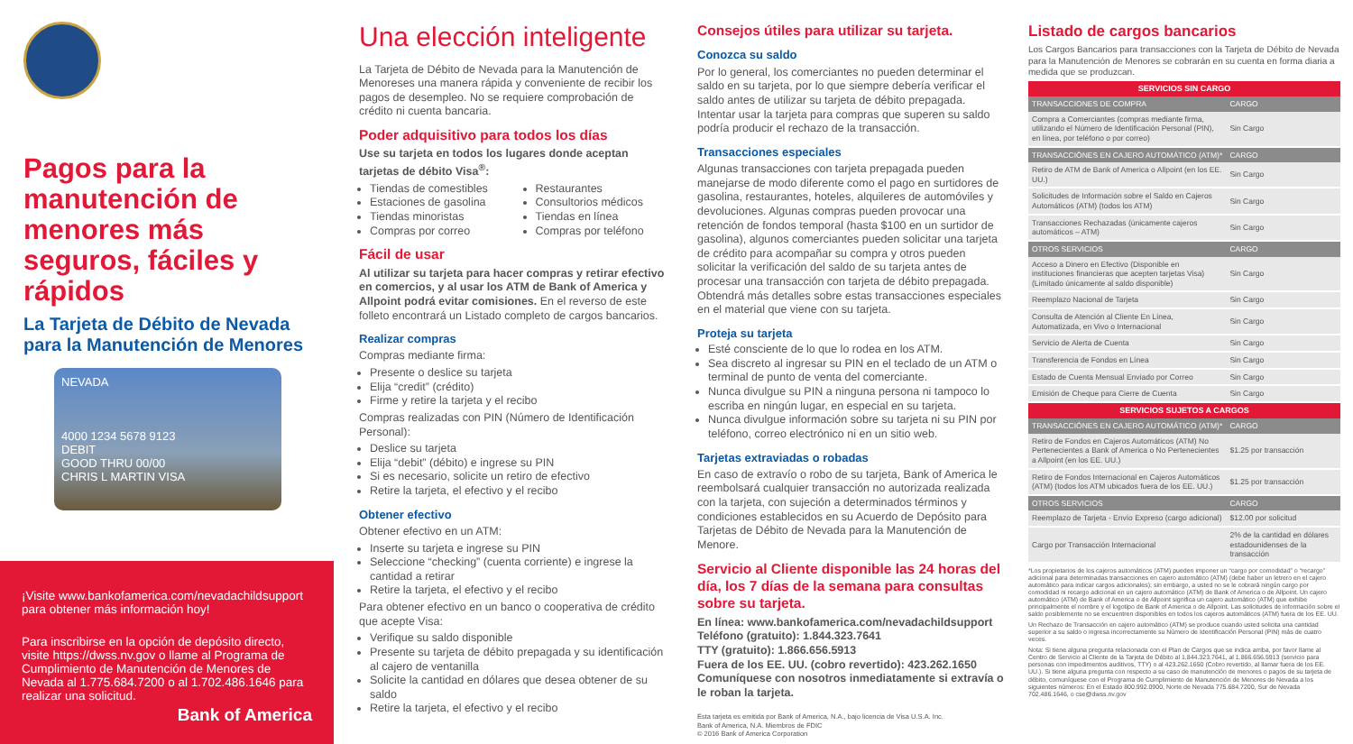Pagos para la manutención de menores más seguros, fáciles y rápidos
La Tarjeta de Débito de Nevada para la Manutención de Menores
NEVADA
4000 1234 5678 9123
DEBIT
GOOD THRU 00/00
CHRIS L MARTIN VISA
¡Visite www.bankofamerica.com/nevadachildsupport para obtener más información hoy!
Para inscribirse en la opción de depósito directo, visite https://dwss.nv.gov o llame al Programa de Cumplimiento de Manutención de Menores de Nevada al 1.775.684.7200 o al 1.702.486.1646 para realizar una solicitud.
Bank of America
Una elección inteligente
La Tarjeta de Débito de Nevada para la Manutención de Menoreses una manera rápida y conveniente de recibir los pagos de desempleo. No se requiere comprobación de crédito ni cuenta bancaria.
Poder adquisitivo para todos los días
Use su tarjeta en todos los lugares donde aceptan tarjetas de débito Visa<sup>®</sup>:
Tiendas de comestibles
Estaciones de gasolina
Tiendas minoristas
Compras por correo
Restaurantes
Consultorios médicos
Tiendas en línea
Compras por teléfono
Fácil de usar
Al utilizar su tarjeta para hacer compras y retirar efectivo en comercios, y al usar los ATM de Bank of America y Allpoint podrá evitar comisiones. En el reverso de este folleto encontrará un Listado completo de cargos bancarios.
Realizar compras
Compras mediante firma:
Presente o deslice su tarjeta
Elija “credit” (crédito)
Firme y retire la tarjeta y el recibo
Compras realizadas con PIN (Número de Identificación Personal):
Deslice su tarjeta
Elija “debit” (débito) e ingrese su PIN
Si es necesario, solicite un retiro de efectivo
Retire la tarjeta, el efectivo y el recibo
Obtener efectivo
Obtener efectivo en un ATM:
Inserte su tarjeta e ingrese su PIN
Seleccione “checking” (cuenta corriente) e ingrese la cantidad a retirar
Retire la tarjeta, el efectivo y el recibo
Para obtener efectivo en un banco o cooperativa de crédito que acepte Visa:
Verifique su saldo disponible
Presente su tarjeta de débito prepagada y su identificación al cajero de ventanilla
Solicite la cantidad en dólares que desea obtener de su saldo
Retire la tarjeta, el efectivo y el recibo
Consejos útiles para utilizar su tarjeta.
Conozca su saldo
Por lo general, los comerciantes no pueden determinar el saldo en su tarjeta, por lo que siempre debería verificar el saldo antes de utilizar su tarjeta de débito prepagada. Intentar usar la tarjeta para compras que superen su saldo podría producir el rechazo de la transacción.
Transacciones especiales
Algunas transacciones con tarjeta prepagada pueden manejarse de modo diferente como el pago en surtidores de gasolina, restaurantes, hoteles, alquileres de automóviles y devoluciones. Algunas compras pueden provocar una retención de fondos temporal (hasta $100 en un surtidor de gasolina), algunos comerciantes pueden solicitar una tarjeta de crédito para acompañar su compra y otros pueden solicitar la verificación del saldo de su tarjeta antes de procesar una transacción con tarjeta de débito prepagada. Obtendrá más detalles sobre estas transacciones especiales en el material que viene con su tarjeta.
Proteja su tarjeta
Esté consciente de lo que lo rodea en los ATM.
Sea discreto al ingresar su PIN en el teclado de un ATM o terminal de punto de venta del comerciante.
Nunca divulgue su PIN a ninguna persona ni tampoco lo escriba en ningún lugar, en especial en su tarjeta.
Nunca divulgue información sobre su tarjeta ni su PIN por teléfono, correo electrónico ni en un sitio web.
Tarjetas extraviadas o robadas
En caso de extravío o robo de su tarjeta, Bank of America le reembolsará cualquier transacción no autorizada realizada con la tarjeta, con sujeción a determinados términos y condiciones establecidos en su Acuerdo de Depósito para Tarjetas de Débito de Nevada para la Manutención de Menore.
Servicio al Cliente disponible las 24 horas del día, los 7 días de la semana para consultas sobre su tarjeta.
En línea: www.bankofamerica.com/nevadachildsupport
Teléfono (gratuito): 1.844.323.7641
TTY (gratuito): 1.866.656.5913
Fuera de los EE. UU. (cobro revertido): 423.262.1650
Comuníquese con nosotros inmediatamente si extravía o le roban la tarjeta.
Esta tarjeta es emitida por Bank of America, N.A., bajo licencia de Visa U.S.A. Inc.
Bank of America, N.A. Miembros de FDIC
© 2016 Bank of America Corporation
Listado de cargos bancarios
Los Cargos Bancarios para transacciones con la Tarjeta de Débito de Nevada para la Manutención de Menores se cobrarán en su cuenta en forma diaria a medida que se produzcan.
| SERVICIOS SIN CARGO | |
| --- | --- |
| TRANSACCIONES DE COMPRA | CARGO |
| Compra a Comerciantes (compras mediante firma, utilizando el Número de Identificación Personal (PIN), en línea, por teléfono o por correo) | Sin Cargo |
| TRANSACCIÓNES EN CAJERO AUTOMÁTICO (ATM)* | CARGO |
| Retiro de ATM de Bank of America o Allpoint (en los EE. UU.) | Sin Cargo |
| Solicitudes de Información sobre el Saldo en Cajeros Automáticos (ATM) (todos los ATM) | Sin Cargo |
| Transacciones Rechazadas (únicamente cajeros automáticos – ATM) | Sin Cargo |
| OTROS SERVICIOS | CARGO |
| Acceso a Dinero en Efectivo (Disponible en instituciones financieras que acepten tarjetas Visa) (Limitado únicamente al saldo disponible) | Sin Cargo |
| Reemplazo Nacional de Tarjeta | Sin Cargo |
| Consulta de Atención al Cliente En Línea, Automatizada, en Vivo o Internacional | Sin Cargo |
| Servicio de Alerta de Cuenta | Sin Cargo |
| Transferencia de Fondos en Línea | Sin Cargo |
| Estado de Cuenta Mensual Enviado por Correo | Sin Cargo |
| Emisión de Cheque para Cierre de Cuenta | Sin Cargo |
| SERVICIOS SUJETOS A CARGOS | |
| TRANSACCIÓNES EN CAJERO AUTOMÁTICO (ATM)* | CARGO |
| Retiro de Fondos en Cajeros Automáticos (ATM) No Pertenecientes a Bank of America o No Pertenecientes a Allpoint (en los EE. UU.) | $1.25 por transacción |
| Retiro de Fondos Internacional en Cajeros Automáticos (ATM) (todos los ATM ubicados fuera de los EE. UU.) | $1.25 por transacción |
| OTROS SERVICIOS | CARGO |
| Reemplazo de Tarjeta - Envío Expreso (cargo adicional) | $12.00 por solicitud |
| Cargo por Transacción Internacional | 2% de la cantidad en dólares estadounidenses de la transacción |
*Los propietarios de los cajeros automáticos (ATM) pueden imponer un “cargo por comodidad” o “recargo” adicional para determinadas transacciones en cajero automático (ATM) (debe haber un letrero en el cajero automático para indicar cargos adicionales); sin embargo, a usted no se le cobrará ningún cargo por comodidad ni recargo adicional en un cajero automático (ATM) de Bank of America o de Allpoint. Un cajero automático (ATM) de Bank of America o de Allpoint significa un cajero automático (ATM) que exhibe principalmente el nombre y el logotipo de Bank of America o de Allpoint. Las solicitudes de información sobre el saldo posiblemente no se encuentren disponibles en todos los cajeros automáticos (ATM) fuera de los EE. UU.
Un Rechazo de Transacción en cajero automático (ATM) se produce cuando usted solicita una cantidad superior a su saldo o ingresa incorrectamente su Número de Identificación Personal (PIN) más de cuatro veces.
Nota: Si tiene alguna pregunta relacionada con el Plan de Cargos que se indica arriba, por favor llame al Centro de Servicio al Cliente de la Tarjeta de Débito al 1.844.323.7641, al 1.866.656.5913 (servicio para personas con impedimentos auditivos, TTY) o al 423.262.1650 (Cobro revertido, al llamar fuera de los EE. UU.). Si tiene alguna pregunta con respecto a su caso de manutención de menores o pagos de su tarjeta de débito, comuníquese con el Programa de Cumplimiento de Manutención de Menores de Nevada a los siguientes números: En el Estado 800.992.0900, Norte de Nevada 775.684.7200, Sur de Nevada 702.486.1646, o cse@dwss.nv.gov